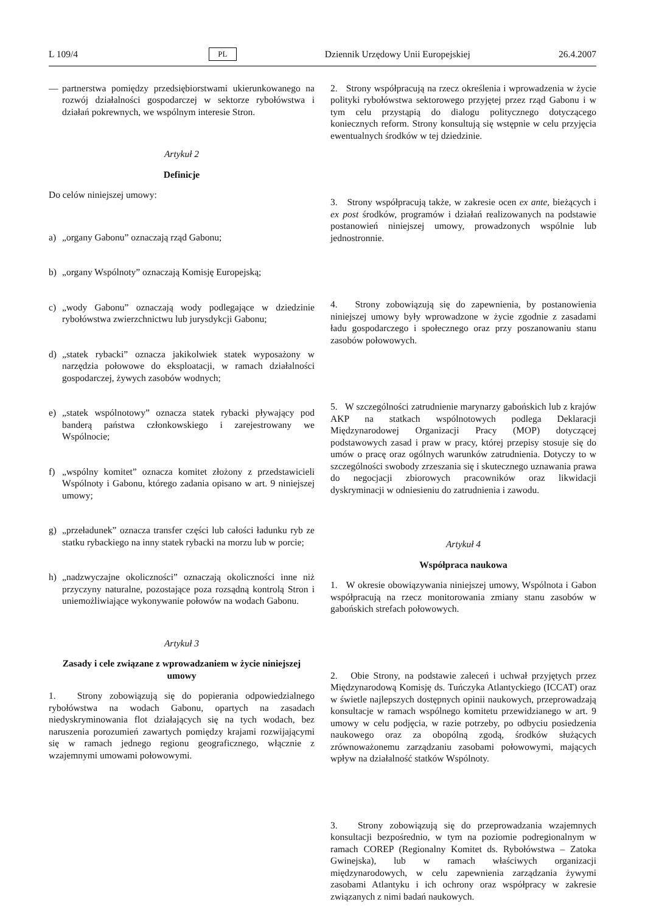L 109/4 PL Dziennik Urzędowy Unii Europejskiej 26.4.2007
— partnerstwa pomiędzy przedsiębiorstwami ukierunkowanego na rozwój działalności gospodarczej w sektorze rybołówstwa i działań pokrewnych, we wspólnym interesie Stron.
Artykuł 2
Definicje
Do celów niniejszej umowy:
a) „organy Gabonu” oznaczają rząd Gabonu;
b) „organy Wspólnoty” oznaczają Komisję Europejską;
c) „wody Gabonu” oznaczają wody podlegające w dziedzinie rybołówstwa zwierzchnictwu lub jurysdykcji Gabonu;
d) „statek rybacki” oznacza jakikolwiek statek wyposażony w narzędzia połowowe do eksploatacji, w ramach działalności gospodarczej, żywych zasobów wodnych;
e) „statek wspólnotowy” oznacza statek rybacki pływający pod banderą państwa członkowskiego i zarejestrowany we Wspólnocie;
f) „wspólny komitet” oznacza komitet złożony z przedstawicieli Wspólnoty i Gabonu, którego zadania opisano w art. 9 niniejszej umowy;
g) „przeładunek” oznacza transfer części lub całości ładunku ryb ze statku rybackiego na inny statek rybacki na morzu lub w porcie;
h) „nadzwyczajne okoliczności” oznaczają okoliczności inne niż przyczyny naturalne, pozostające poza rozsądną kontrolą Stron i uniemożliwiające wykonywanie połowów na wodach Gabonu.
Artykuł 3
Zasady i cele związane z wprowadzaniem w życie niniejszej umowy
1. Strony zobowiązują się do popierania odpowiedzialnego rybołówstwa na wodach Gabonu, opartych na zasadach niedyskryminowania flot działających się na tych wodach, bez naruszenia porozumień zawartych pomiędzy krajami rozwijającymi się w ramach jednego regionu geograficznego, włącznie z wzajemnymi umowami połowowymi.
2. Strony współpracują na rzecz określenia i wprowadzenia w życie polityki rybołówstwa sektorowego przyjętej przez rząd Gabonu i w tym celu przystąpią do dialogu politycznego dotyczącego koniecznych reform. Strony konsultują się wstępnie w celu przyjęcia ewentualnych środków w tej dziedzinie.
3. Strony współpracują także, w zakresie ocen ex ante, bieżących i ex post środków, programów i działań realizowanych na podstawie postanowień niniejszej umowy, prowadzonych wspólnie lub jednostronnie.
4. Strony zobowiązują się do zapewnienia, by postanowienia niniejszej umowy były wprowadzone w życie zgodnie z zasadami ładu gospodarczego i społecznego oraz przy poszanowaniu stanu zasobów połowowych.
5. W szczególności zatrudnienie marynarzy gabońskich lub z krajów AKP na statkach wspólnotowych podlega Deklaracji Międzynarodowej Organizacji Pracy (MOP) dotyczącej podstawowych zasad i praw w pracy, której przepisy stosuje się do umów o pracę oraz ogólnych warunków zatrudnienia. Dotyczy to w szczególności swobody zrzeszania się i skutecznego uznawania prawa do negocjacji zbiorowych pracowników oraz likwidacji dyskryminacji w odniesieniu do zatrudnienia i zawodu.
Artykuł 4
Współpraca naukowa
1. W okresie obowiązywania niniejszej umowy, Wspólnota i Gabon współpracują na rzecz monitorowania zmiany stanu zasobów w gabońskich strefach połowowych.
2. Obie Strony, na podstawie zaleceń i uchwał przyjętych przez Międzynarodową Komisję ds. Tuńczyka Atlantyckiego (ICCAT) oraz w świetle najlepszych dostępnych opinii naukowych, przeprowadzają konsultacje w ramach wspólnego komitetu przewidzianego w art. 9 umowy w celu podjęcia, w razie potrzeby, po odbyciu posiedzenia naukowego oraz za obopólną zgodą, środków służących zrównoważonemu zarządzaniu zasobami połowowymi, mających wpływ na działalność statków Wspólnoty.
3. Strony zobowiązują się do przeprowadzania wzajemnych konsultacji bezpośrednio, w tym na poziomie podregionalnym w ramach COREP (Regionalny Komitet ds. Rybołówstwa – Zatoka Gwinejska), lub w ramach właściwych organizacji międzynarodowych, w celu zapewnienia zarządzania żywymi zasobami Atlantyku i ich ochrony oraz współpracy w zakresie związanych z nimi badań naukowych.